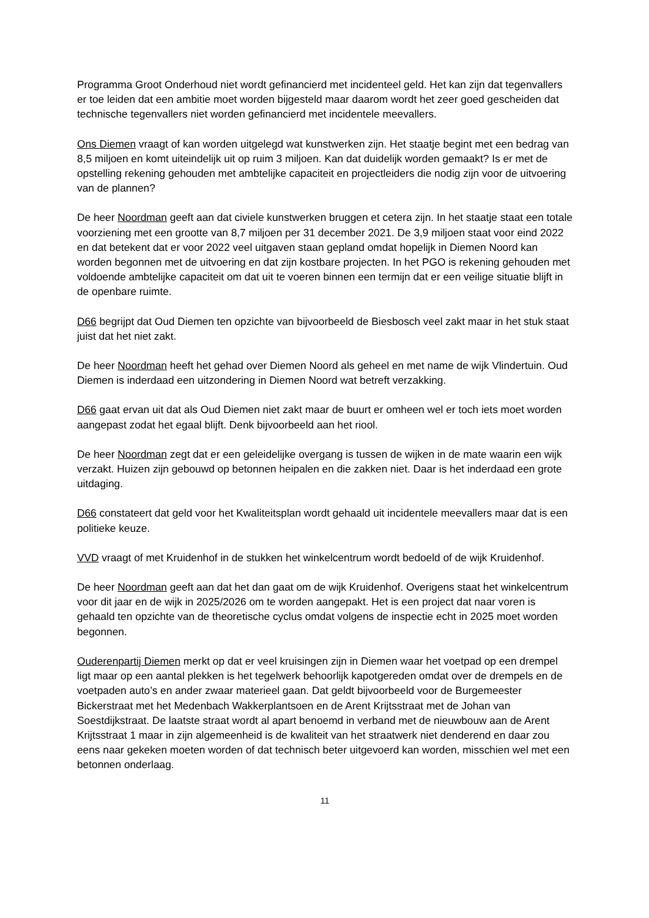Programma Groot Onderhoud niet wordt gefinancierd met incidenteel geld. Het kan zijn dat tegenvallers er toe leiden dat een ambitie moet worden bijgesteld maar daarom wordt het zeer goed gescheiden dat technische tegenvallers niet worden gefinancierd met incidentele meevallers.
Ons Diemen vraagt of kan worden uitgelegd wat kunstwerken zijn. Het staatje begint met een bedrag van 8,5 miljoen en komt uiteindelijk uit op ruim 3 miljoen. Kan dat duidelijk worden gemaakt? Is er met de opstelling rekening gehouden met ambtelijke capaciteit en projectleiders die nodig zijn voor de uitvoering van de plannen?
De heer Noordman geeft aan dat civiele kunstwerken bruggen et cetera zijn. In het staatje staat een totale voorziening met een grootte van 8,7 miljoen per 31 december 2021. De 3,9 miljoen staat voor eind 2022 en dat betekent dat er voor 2022 veel uitgaven staan gepland omdat hopelijk in Diemen Noord kan worden begonnen met de uitvoering en dat zijn kostbare projecten. In het PGO is rekening gehouden met voldoende ambtelijke capaciteit om dat uit te voeren binnen een termijn dat er een veilige situatie blijft in de openbare ruimte.
D66 begrijpt dat Oud Diemen ten opzichte van bijvoorbeeld de Biesbosch veel zakt maar in het stuk staat juist dat het niet zakt.
De heer Noordman heeft het gehad over Diemen Noord als geheel en met name de wijk Vlindertuin. Oud Diemen is inderdaad een uitzondering in Diemen Noord wat betreft verzakking.
D66 gaat ervan uit dat als Oud Diemen niet zakt maar de buurt er omheen wel er toch iets moet worden aangepast zodat het egaal blijft. Denk bijvoorbeeld aan het riool.
De heer Noordman zegt dat er een geleidelijke overgang is tussen de wijken in de mate waarin een wijk verzakt. Huizen zijn gebouwd op betonnen heipalen en die zakken niet. Daar is het inderdaad een grote uitdaging.
D66 constateert dat geld voor het Kwaliteitsplan wordt gehaald uit incidentele meevallers maar dat is een politieke keuze.
VVD vraagt of met Kruidenhof in de stukken het winkelcentrum wordt bedoeld of de wijk Kruidenhof.
De heer Noordman geeft aan dat het dan gaat om de wijk Kruidenhof. Overigens staat het winkelcentrum voor dit jaar en de wijk in 2025/2026 om te worden aangepakt. Het is een project dat naar voren is gehaald ten opzichte van de theoretische cyclus omdat volgens de inspectie echt in 2025 moet worden begonnen.
Ouderenpartij Diemen merkt op dat er veel kruisingen zijn in Diemen waar het voetpad op een drempel ligt maar op een aantal plekken is het tegelwerk behoorlijk kapotgereden omdat over de drempels en de voetpaden auto’s en ander zwaar materieel gaan. Dat geldt bijvoorbeeld voor de Burgemeester Bickerstraat met het Medenbach Wakkerplantsoen en de Arent Krijtsstraat met de Johan van Soestdijkstraat. De laatste straat wordt al apart benoemd in verband met de nieuwbouw aan de Arent Krijtsstraat 1 maar in zijn algemeenheid is de kwaliteit van het straatwerk niet denderend en daar zou eens naar gekeken moeten worden of dat technisch beter uitgevoerd kan worden, misschien wel met een betonnen onderlaag.
11